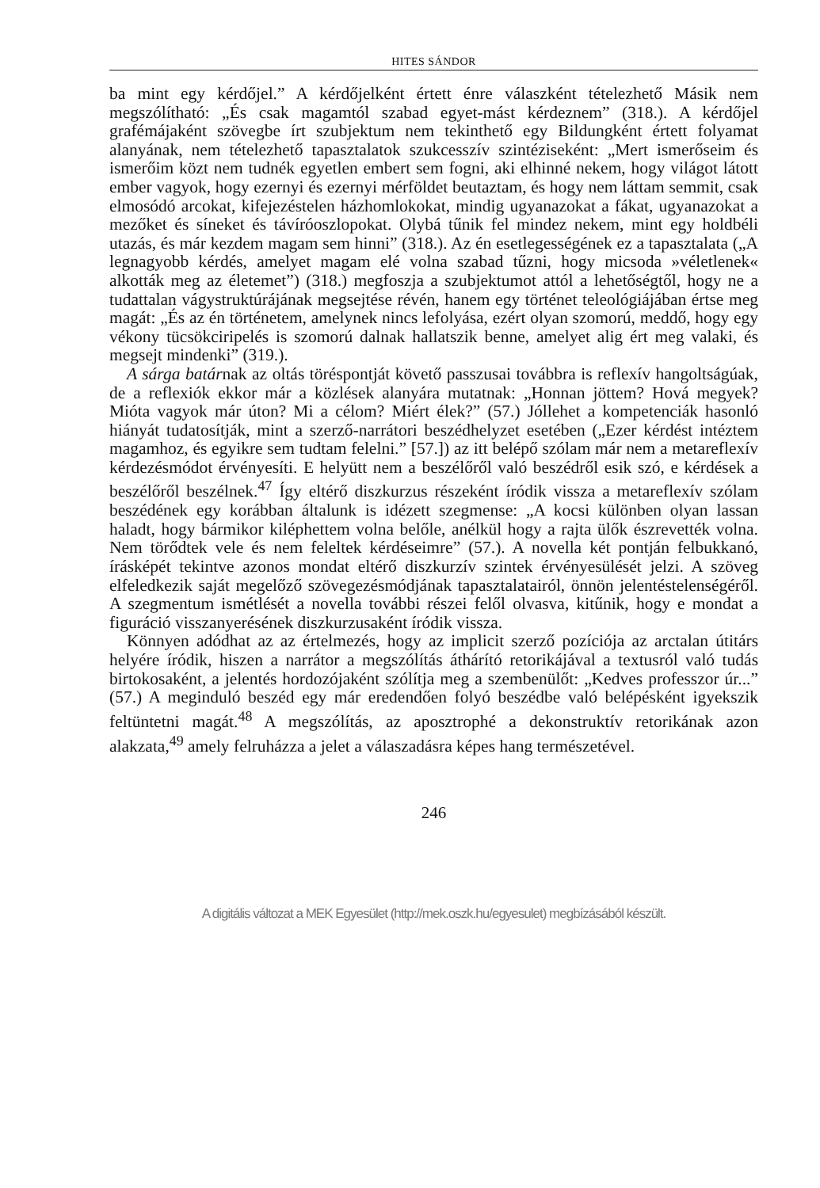HITES SÁNDOR
ba mint egy kérdőjel.” A kérdőjelként értett énre válaszként tételezhető Másik nem megszólítható: „És csak magamtól szabad egyet-mást kérdeznem” (318.). A kérdőjel grafémájaként szövegbe írt szubjektum nem tekinthető egy Bildungként értett folyamat alanyának, nem tételezhető tapasztalatok szukcesszív szintéziseként: „Mert ismerőseim és ismerőim közt nem tudnék egyetlen embert sem fogni, aki elhinné nekem, hogy világot látott ember vagyok, hogy ezernyi és ezernyi mérföldet beutaztam, és hogy nem láttam semmit, csak elmosódó arcokat, kifejezéstelen házhomlokokat, mindig ugyanazokat a fákat, ugyanazokat a mezőket és síneket és távíróoszlopokat. Olybá tűnik fel mindez nekem, mint egy holdbéli utazás, és már kezdem magam sem hinni” (318.). Az én esetlegességének ez a tapasztalata („A legnagyobb kérdés, amelyet magam elé volna szabad tűzni, hogy micsoda »véletlenek« alkották meg az életemet”) (318.) megfoszja a szubjektumot attól a lehetőségtől, hogy ne a tudattalan vágystruktúrájának megsejtése révén, hanem egy történet teleológiájában értse meg magát: „És az én történetem, amelynek nincs lefolyása, ezért olyan szomorú, meddő, hogy egy vékony tücsökciripelés is szomorú dalnak hallatszik benne, amelyet alig ért meg valaki, és megsejt mindenki” (319.).
A sárga batárnak az oltás töréspontját követő passzusai továbbra is reflexív hangoltságúak, de a reflexiók ekkor már a közlések alanyára mutatnak: „Honnan jöttem? Hová megyek? Mióta vagyok már úton? Mi a célom? Miért élek?” (57.) Jóllehet a kompetenciák hasonló hiányát tudatosítják, mint a szerző-narrátori beszédhelyzet esetében („Ezer kérdést intéztem magamhoz, és egyikre sem tudtam felelni.” [57.]) az itt belépő szólam már nem a metareflexív kérdezésmódot érvényesíti. E helyütt nem a beszélőről való beszédről esik szó, e kérdések a beszélőről beszélnek.<sup>47</sup> Így eltérő diszkurzus részeként íródik vissza a metareflexív szólam beszédének egy korábban általunk is idézett szegmense: „A kocsi különben olyan lassan haladt, hogy bármikor kiléphettem volna belőle, anélkül hogy a rajta ülők észrevették volna. Nem törődtek vele és nem feleltek kérdéseimre” (57.). A novella két pontján felbukkanó, írásképét tekintve azonos mondat eltérő diszkurzív szintek érvényesülését jelzi. A szöveg elfeledkezik saját megelőző szövegezésmódjának tapasztalatairól, önnön jelentéstelenségéről. A szegmentum ismétlését a novella további részei felől olvasva, kitűnik, hogy e mondat a figuráció visszanyerésének diszkurzusaként íródik vissza.
Könnyen adódhat az az értelmezés, hogy az implicit szerző pozíciója az arctalan útitárs helyére íródik, hiszen a narrátor a megszólítás áthárító retorikájával a textusról való tudás birtokosaként, a jelentés hordozójaként szólítja meg a szembenülőt: „Kedves professzor úr...” (57.) A meginduló beszéd egy már eredendően folyó beszédbe való belépésként igyekszik feltüntetni magát.<sup>48</sup> A megszólítás, az aposztrophé a dekonstruktív retorikának azon alakzata,<sup>49</sup> amely felruházza a jelet a válaszadásra képes hang természetével.
246
A digitális változat a MEK Egyesület (http://mek.oszk.hu/egyesulet) megbízásából készült.